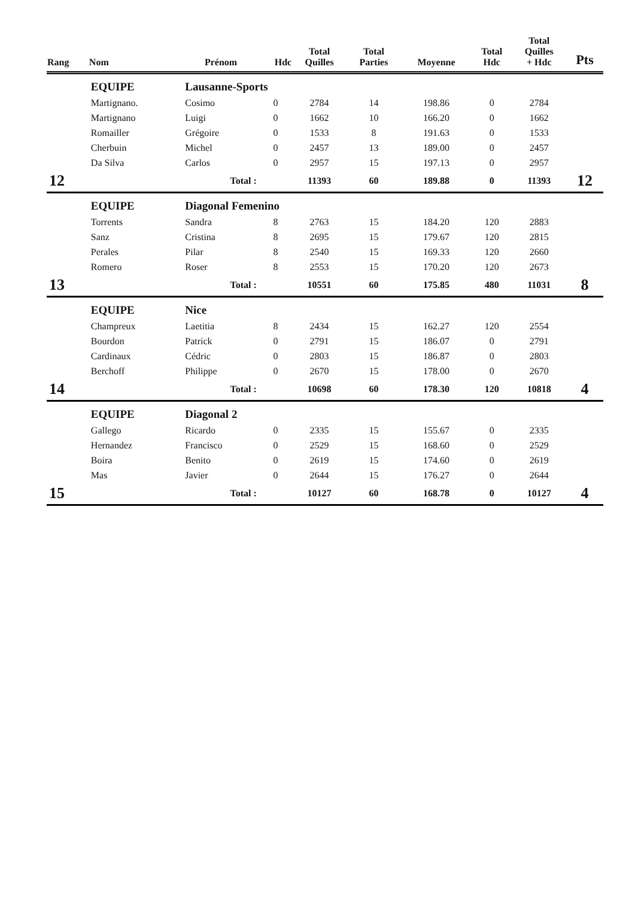| Rang | Nom | Prénom | Hdc | Total Quilles | Total Parties | Moyenne | Total Hdc | Total Quilles + Hdc | Pts |
| --- | --- | --- | --- | --- | --- | --- | --- | --- | --- |
| | EQUIPE | Lausanne-Sports | | | | | | | |
| | Martignano. | Cosimo | 0 | 2784 | 14 | 198.86 | 0 | 2784 | |
| | Martignano | Luigi | 0 | 1662 | 10 | 166.20 | 0 | 1662 | |
| | Romailler | Grégoire | 0 | 1533 | 8 | 191.63 | 0 | 1533 | |
| | Cherbuin | Michel | 0 | 2457 | 13 | 189.00 | 0 | 2457 | |
| | Da Silva | Carlos | 0 | 2957 | 15 | 197.13 | 0 | 2957 | |
| 12 | | Total : | | 11393 | 60 | 189.88 | 0 | 11393 | 12 |
| | EQUIPE | Diagonal Femenino | | | | | | | |
| | Torrents | Sandra | 8 | 2763 | 15 | 184.20 | 120 | 2883 | |
| | Sanz | Cristina | 8 | 2695 | 15 | 179.67 | 120 | 2815 | |
| | Perales | Pilar | 8 | 2540 | 15 | 169.33 | 120 | 2660 | |
| | Romero | Roser | 8 | 2553 | 15 | 170.20 | 120 | 2673 | |
| 13 | | Total : | | 10551 | 60 | 175.85 | 480 | 11031 | 8 |
| | EQUIPE | Nice | | | | | | | |
| | Champreux | Laetitia | 8 | 2434 | 15 | 162.27 | 120 | 2554 | |
| | Bourdon | Patrick | 0 | 2791 | 15 | 186.07 | 0 | 2791 | |
| | Cardinaux | Cédric | 0 | 2803 | 15 | 186.87 | 0 | 2803 | |
| | Berchoff | Philippe | 0 | 2670 | 15 | 178.00 | 0 | 2670 | |
| 14 | | Total : | | 10698 | 60 | 178.30 | 120 | 10818 | 4 |
| | EQUIPE | Diagonal 2 | | | | | | | |
| | Gallego | Ricardo | 0 | 2335 | 15 | 155.67 | 0 | 2335 | |
| | Hernandez | Francisco | 0 | 2529 | 15 | 168.60 | 0 | 2529 | |
| | Boira | Benito | 0 | 2619 | 15 | 174.60 | 0 | 2619 | |
| | Mas | Javier | 0 | 2644 | 15 | 176.27 | 0 | 2644 | |
| 15 | | Total : | | 10127 | 60 | 168.78 | 0 | 10127 | 4 |